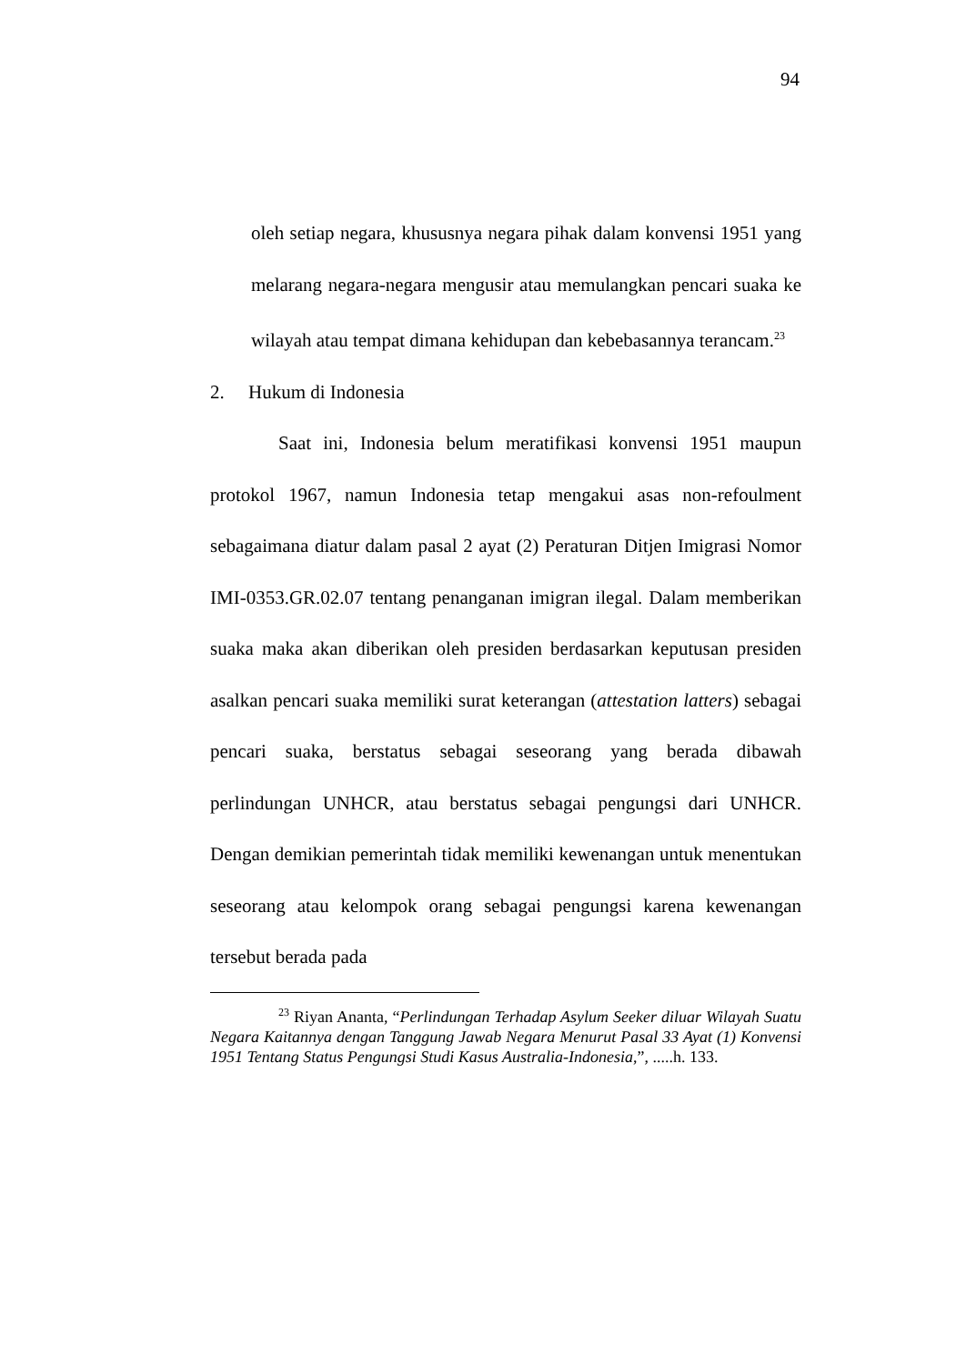94
oleh setiap negara, khususnya negara pihak dalam konvensi 1951 yang melarang negara-negara mengusir atau memulangkan pencari suaka ke wilayah atau tempat dimana kehidupan dan kebebasannya terancam.<sup>23</sup>
2. Hukum di Indonesia
Saat ini, Indonesia belum meratifikasi konvensi 1951 maupun protokol 1967, namun Indonesia tetap mengakui asas non-refoulment sebagaimana diatur dalam pasal 2 ayat (2) Peraturan Ditjen Imigrasi Nomor IMI-0353.GR.02.07 tentang penanganan imigran ilegal. Dalam memberikan suaka maka akan diberikan oleh presiden berdasarkan keputusan presiden asalkan pencari suaka memiliki surat keterangan (attestation latters) sebagai pencari suaka, berstatus sebagai seseorang yang berada dibawah perlindungan UNHCR, atau berstatus sebagai pengungsi dari UNHCR. Dengan demikian pemerintah tidak memiliki kewenangan untuk menentukan seseorang atau kelompok orang sebagai pengungsi karena kewenangan tersebut berada pada
<sup>23</sup> Riyan Ananta, “Perlindungan Terhadap Asylum Seeker diluar Wilayah Suatu Negara Kaitannya dengan Tanggung Jawab Negara Menurut Pasal 33 Ayat (1) Konvensi 1951 Tentang Status Pengungsi Studi Kasus Australia-Indonesia,”, .....h. 133.